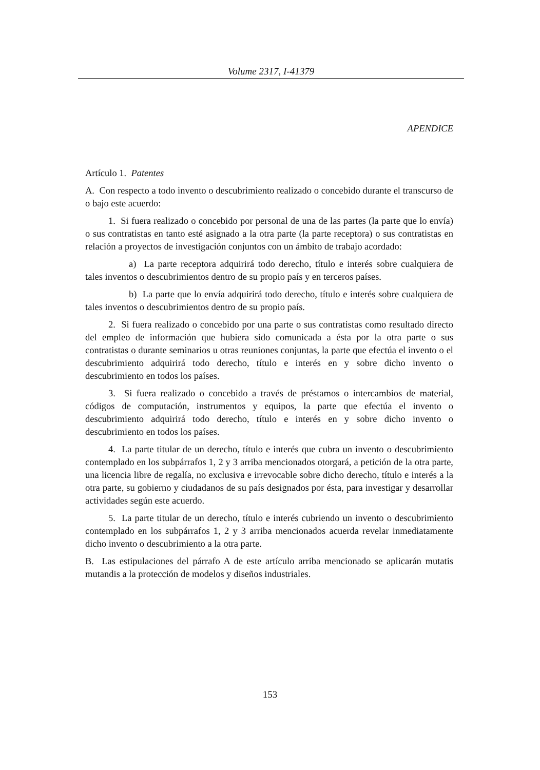Volume 2317, I-41379
APENDICE
Artículo 1. Patentes
A. Con respecto a todo invento o descubrimiento realizado o concebido durante el transcurso de o bajo este acuerdo:
1. Si fuera realizado o concebido por personal de una de las partes (la parte que lo envía) o sus contratistas en tanto esté asignado a la otra parte (la parte receptora) o sus contratistas en relación a proyectos de investigación conjuntos con un ámbito de trabajo acordado:
a) La parte receptora adquirirá todo derecho, título e interés sobre cualquiera de tales inventos o descubrimientos dentro de su propio país y en terceros países.
b) La parte que lo envía adquirirá todo derecho, título e interés sobre cualquiera de tales inventos o descubrimientos dentro de su propio país.
2. Si fuera realizado o concebido por una parte o sus contratistas como resultado directo del empleo de información que hubiera sido comunicada a ésta por la otra parte o sus contratistas o durante seminarios u otras reuniones conjuntas, la parte que efectúa el invento o el descubrimiento adquirirá todo derecho, título e interés en y sobre dicho invento o descubrimiento en todos los países.
3. Si fuera realizado o concebido a través de préstamos o intercambios de material, códigos de computación, instrumentos y equipos, la parte que efectúa el invento o descubrimiento adquirirá todo derecho, título e interés en y sobre dicho invento o descubrimiento en todos los países.
4. La parte titular de un derecho, título e interés que cubra un invento o descubrimiento contemplado en los subpárrafos 1, 2 y 3 arriba mencionados otorgará, a petición de la otra parte, una licencia libre de regalía, no exclusiva e irrevocable sobre dicho derecho, título e interés a la otra parte, su gobierno y ciudadanos de su país designados por ésta, para investigar y desarrollar actividades según este acuerdo.
5. La parte titular de un derecho, título e interés cubriendo un invento o descubrimiento contemplado en los subpárrafos 1, 2 y 3 arriba mencionados acuerda revelar inmediatamente dicho invento o descubrimiento a la otra parte.
B. Las estipulaciones del párrafo A de este artículo arriba mencionado se aplicarán mutatis mutandis a la protección de modelos y diseños industriales.
153